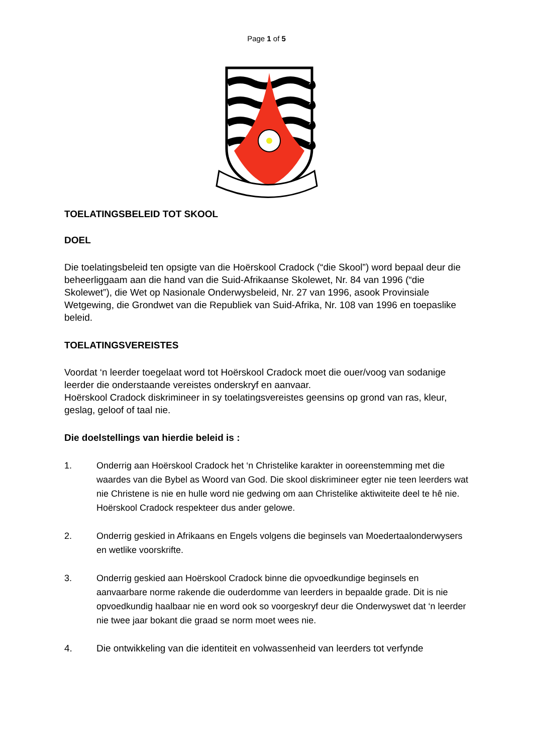Page 1 of 5
TOELATINGSBELEID TOT SKOOL
DOEL
Die toelatingsbeleid ten opsigte van die Hoërskool Cradock (“die Skool”) word bepaal deur die beheerliggaam aan die hand van die Suid-Afrikaanse Skolewet, Nr. 84 van 1996 (“die Skolewet”), die Wet op Nasionale Onderwysbeleid, Nr. 27 van 1996, asook Provinsiale Wetgewing, die Grondwet van die Republiek van Suid-Afrika, Nr. 108 van 1996 en toepaslike beleid.
TOELATINGSVEREISTES
Voordat ‘n leerder toegelaat word tot Hoërskool Cradock moet die ouer/voog van sodanige leerder die onderstaande vereistes onderskryf en aanvaar.
Hoërskool Cradock diskrimineer in sy toelatingsvereistes geensins op grond van ras, kleur, geslag, geloof of taal nie.
Die doelstellings van hierdie beleid is :
1. Onderrig aan Hoërskool Cradock het ‘n Christelike karakter in ooreenstemming met die waardes van die Bybel as Woord van God. Die skool diskrimineer egter nie teen leerders wat nie Christene is nie en hulle word nie gedwing om aan Christelike aktiwiteite deel te hê nie. Hoërskool Cradock respekteer dus ander gelowe.
2. Onderrig geskied in Afrikaans en Engels volgens die beginsels van Moedertaalonderwysers en wetlike voorskrifte.
3. Onderrig geskied aan Hoërskool Cradock binne die opvoedkundige beginsels en aanvaarbare norme rakende die ouderdomme van leerders in bepaalde grade. Dit is nie opvoedkundig haalbaar nie en word ook so voorgeskryf deur die Onderwyswet dat ‘n leerder nie twee jaar bokant die graad se norm moet wees nie.
4. Die ontwikkeling van die identiteit en volwassenheid van leerders tot verfynde